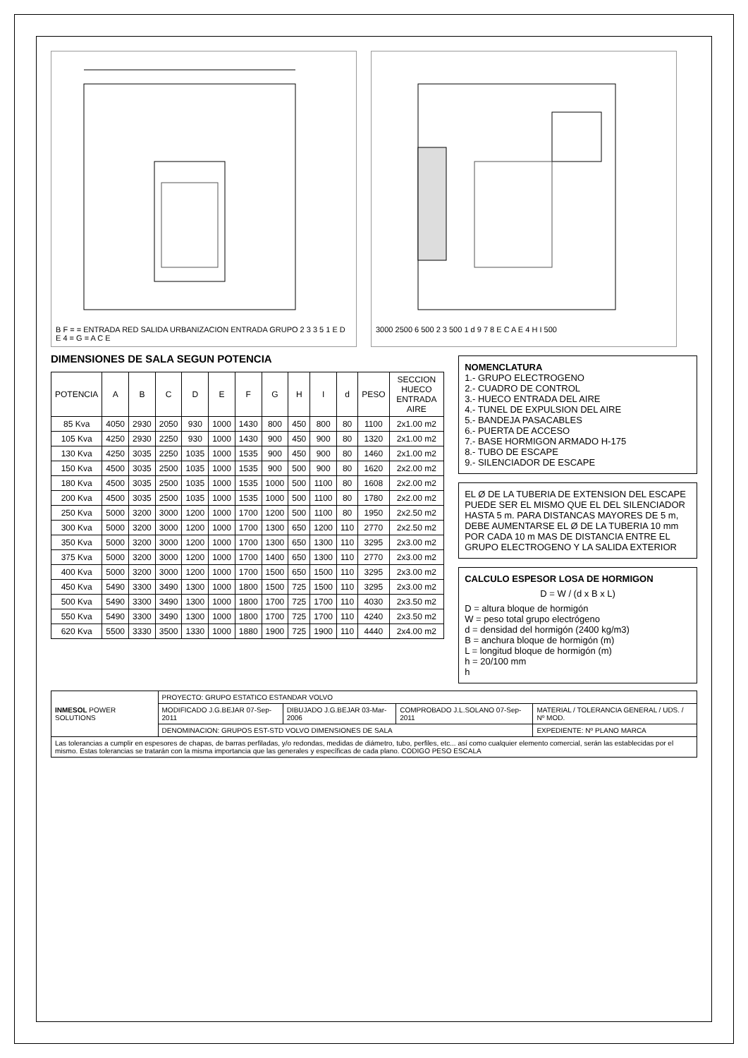B F = = ENTRADA RED SALIDA URBANIZACION ENTRADA GRUPO 2 3 3 5 1 E D E 4 = G = A C E
3000 2500 6 500 2 3 500 1 d 9 7 8 E C A E 4 H I 500
DIMENSIONES DE SALA SEGUN POTENCIA
| POTENCIA | A | B | C | D | E | F | G | H | I | d | PESO | SECCION HUECO ENTRADA AIRE |
| --- | --- | --- | --- | --- | --- | --- | --- | --- | --- | --- | --- | --- |
| 85 Kva | 4050 | 2930 | 2050 | 930 | 1000 | 1430 | 800 | 450 | 800 | 80 | 1100 | 2x1.00 m2 |
| 105 Kva | 4250 | 2930 | 2250 | 930 | 1000 | 1430 | 900 | 450 | 900 | 80 | 1320 | 2x1.00 m2 |
| 130 Kva | 4250 | 3035 | 2250 | 1035 | 1000 | 1535 | 900 | 450 | 900 | 80 | 1460 | 2x1.00 m2 |
| 150 Kva | 4500 | 3035 | 2500 | 1035 | 1000 | 1535 | 900 | 500 | 900 | 80 | 1620 | 2x2.00 m2 |
| 180 Kva | 4500 | 3035 | 2500 | 1035 | 1000 | 1535 | 1000 | 500 | 1100 | 80 | 1608 | 2x2.00 m2 |
| 200 Kva | 4500 | 3035 | 2500 | 1035 | 1000 | 1535 | 1000 | 500 | 1100 | 80 | 1780 | 2x2.00 m2 |
| 250 Kva | 5000 | 3200 | 3000 | 1200 | 1000 | 1700 | 1200 | 500 | 1100 | 80 | 1950 | 2x2.50 m2 |
| 300 Kva | 5000 | 3200 | 3000 | 1200 | 1000 | 1700 | 1300 | 650 | 1200 | 110 | 2770 | 2x2.50 m2 |
| 350 Kva | 5000 | 3200 | 3000 | 1200 | 1000 | 1700 | 1300 | 650 | 1300 | 110 | 3295 | 2x3.00 m2 |
| 375 Kva | 5000 | 3200 | 3000 | 1200 | 1000 | 1700 | 1400 | 650 | 1300 | 110 | 2770 | 2x3.00 m2 |
| 400 Kva | 5000 | 3200 | 3000 | 1200 | 1000 | 1700 | 1500 | 650 | 1500 | 110 | 3295 | 2x3.00 m2 |
| 450 Kva | 5490 | 3300 | 3490 | 1300 | 1000 | 1800 | 1500 | 725 | 1500 | 110 | 3295 | 2x3.00 m2 |
| 500 Kva | 5490 | 3300 | 3490 | 1300 | 1000 | 1800 | 1700 | 725 | 1700 | 110 | 4030 | 2x3.50 m2 |
| 550 Kva | 5490 | 3300 | 3490 | 1300 | 1000 | 1800 | 1700 | 725 | 1700 | 110 | 4240 | 2x3.50 m2 |
| 620 Kva | 5500 | 3330 | 3500 | 1330 | 1000 | 1880 | 1900 | 725 | 1900 | 110 | 4440 | 2x4.00 m2 |
NOMENCLATURA
1.- GRUPO ELECTROGENO
2.- CUADRO DE CONTROL
3.- HUECO ENTRADA DEL AIRE
4.- TUNEL DE EXPULSION DEL AIRE
5.- BANDEJA PASACABLES
6.- PUERTA DE ACCESO
7.- BASE HORMIGON ARMADO H-175
8.- TUBO DE ESCAPE
9.- SILENCIADOR DE ESCAPE
EL Ø DE LA TUBERIA DE EXTENSION DEL ESCAPE PUEDE SER EL MISMO QUE EL DEL SILENCIADOR HASTA 5 m. PARA DISTANCAS MAYORES DE 5 m, DEBE AUMENTARSE EL Ø DE LA TUBERIA 10 mm POR CADA 10 m MAS DE DISTANCIA ENTRE EL GRUPO ELECTROGENO Y LA SALIDA EXTERIOR
CALCULO ESPESOR LOSA DE HORMIGON
D = W / (d x B x L)
D = altura bloque de hormigón
W = peso total grupo electrógeno
d = densidad del hormigón (2400 kg/m3)
B = anchura bloque de hormigón (m)
L = longitud bloque de hormigón (m)
h = 20/100 mm
h
| INMESOL POWER SOLUTIONS | PROYECTO: GRUPO ESTATICO ESTANDAR VOLVO | | | |
| | MODIFICADO J.G.BEJAR 07-Sep-2011 | DIBUJADO J.G.BEJAR 03-Mar-2006 | COMPROBADO J.L.SOLANO 07-Sep-2011 | MATERIAL / TOLERANCIA GENERAL / UDS. / Nº MOD. |
| | DENOMINACION: GRUPOS EST-STD VOLVO DIMENSIONES DE SALA | | | EXPEDIENTE: Nº PLANO MARCA |
| Las tolerancias a cumplir en espesores de chapas, de barras perfiladas, y/o redondas, medidas de diámetro, tubo, perfiles, etc... así como cualquier elemento comercial, serán las establecidas por el mismo. Estas tolerancias se tratarán con la misma importancia que las generales y específicas de cada plano. CODIGO PESO ESCALA | | | | |